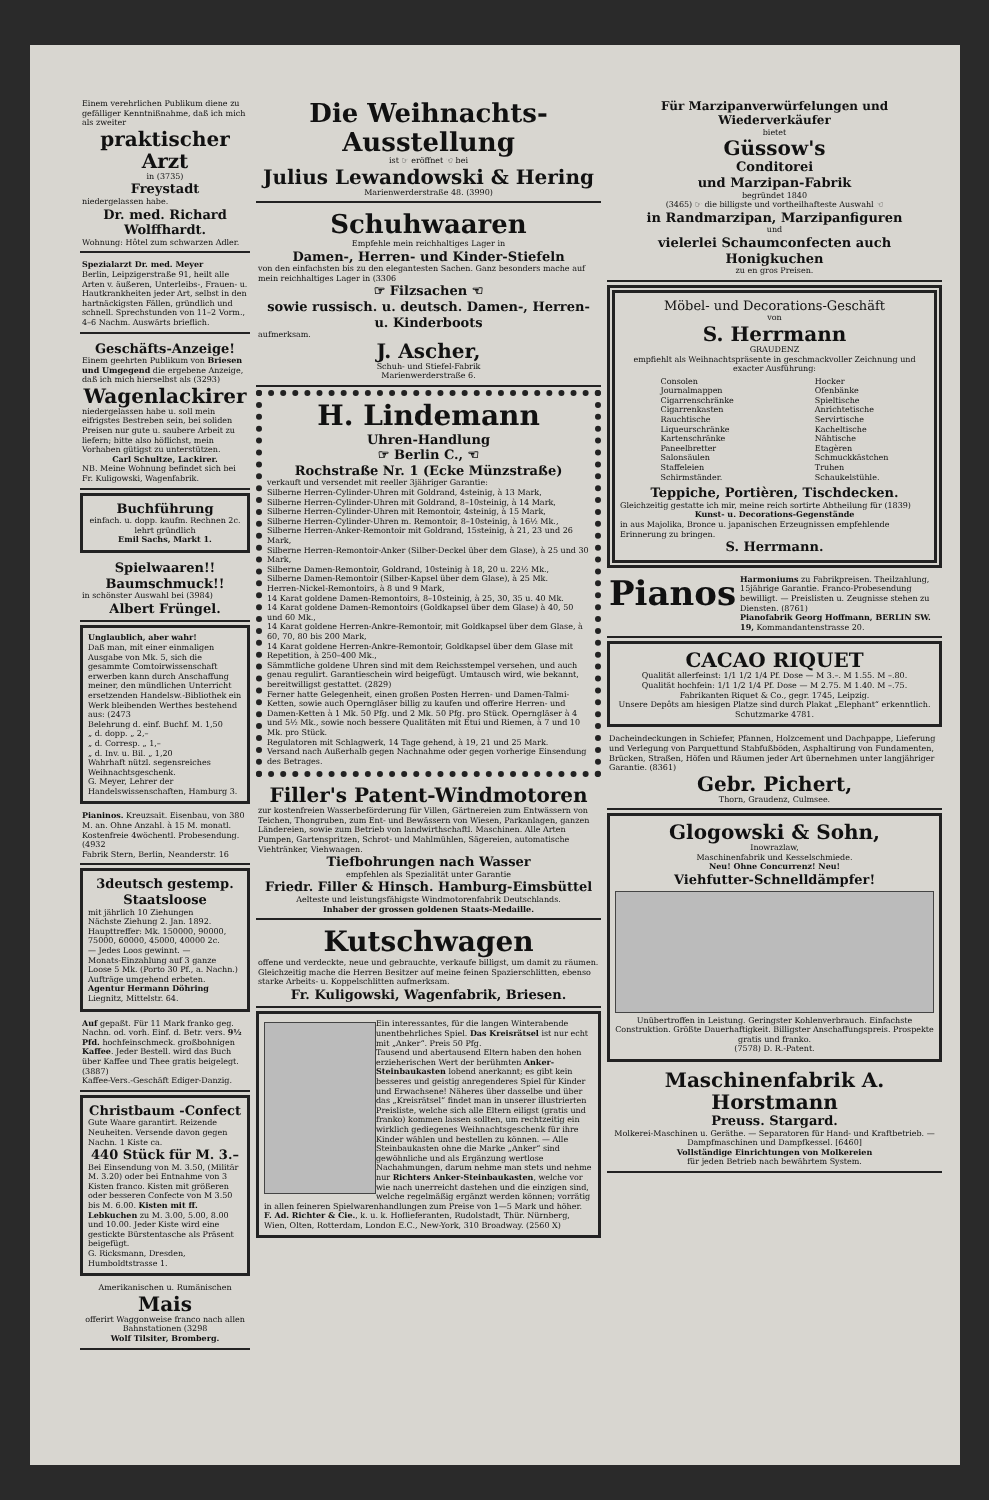Einem verehrlichen Publikum diene zu gefälliger Kenntnißnahme, daß ich mich als zweiter
praktischer Arzt
in (3735)
Freystadt
niedergelassen habe.
Dr. med. Richard Wolffhardt.
Wohnung: Hôtel zum schwarzen Adler.
Spezialarzt Dr. med. Meyer
Berlin, Leipzigerstraße 91, heilt alle Arten v. äußeren, Unterleibs-, Frauen- u. Hautkrankheiten jeder Art, selbst in den hartnäckigsten Fällen, gründlich und schnell. Sprechstunden von 11–2 Vorm., 4–6 Nachm. Auswärts brieflich.
Geschäfts-Anzeige!
Einem geehrten Publikum von Briesen und Umgegend die ergebene Anzeige, daß ich mich hierselbst als (3293)
Wagenlackirer
niedergelassen habe u. soll mein eifrigstes Bestreben sein, bei soliden Preisen nur gute u. saubere Arbeit zu liefern; bitte also höflichst, mein Vorhaben gütigst zu unterstützen.
Carl Schultze, Lackirer.
NB. Meine Wohnung befindet sich bei Fr. Kuligowski, Wagenfabrik.
Buchführung
einfach. u. dopp. kaufm. Rechnen 2c. lehrt gründlich
Emil Sachs, Markt 1.
Spielwaaren!! Baumschmuck!!
in schönster Auswahl bei (3984)
Albert Früngel.
Unglaublich, aber wahr!
Daß man, mit einer einmaligen Ausgabe von Mk. 5, sich die gesammte Comtoirwissenschaft erwerben kann durch Anschaffung meiner, den mündlichen Unterricht ersetzenden Handelsw.-Bibliothek ein Werk bleibenden Werthes bestehend aus: (2473
Belehrung d. einf. Buchf. M. 1,50
„ d. dopp. „ 2,–
„ d. Corresp. „ 1,–
„ d. Inv. u. Bil. „ 1,20
Wahrhaft nützl. segensreiches Weihnachtsgeschenk.
G. Meyer, Lehrer der Handelswissenschaften, Hamburg 3.
Pianinos. Kreuzsait. Eisenbau, von 380 M. an. Ohne Anzahl. à 15 M. monatl. Kostenfreie 4wöchentl. Probesendung. (4932
Fabrik Stern, Berlin, Neanderstr. 16
3deutsch gestemp. Staatsloose
mit jährlich 10 Ziehungen
Nächste Ziehung 2. Jan. 1892.
Haupttreffer: Mk. 150000, 90000, 75000, 60000, 45000, 40000 2c.
— Jedes Loos gewinnt. —
Monats-Einzahlung auf 3 ganze Loose 5 Mk. (Porto 30 Pf., a. Nachn.) Aufträge umgehend erbeten.
Agentur Hermann Döhring
Liegnitz, Mittelstr. 64.
Auf gepaßt. Für 11 Mark franko geg. Nachn. od. vorh. Einf. d. Betr. vers. 9½ Pfd. hochfeinschmeck. großbohnigen Kaffee. Jeder Bestell. wird das Buch über Kaffee und Thee gratis beigelegt. (3887)
Kaffee-Vers.-Geschäft Ediger-Danzig.
Christbaum -Confect
Gute Waare garantirt. Reizende Neuheiten. Versende davon gegen Nachn. 1 Kiste ca.
440 Stück für M. 3.–
Bei Einsendung von M. 3.50, (Militär M. 3.20) oder bei Entnahme von 3 Kisten franco. Kisten mit größeren oder besseren Confecte von M 3.50 bis M. 6.00. Kisten mit ff. Lebkuchen zu M. 3.00, 5.00, 8.00 und 10.00. Jeder Kiste wird eine gestickte Bürstentasche als Präsent beigefügt.
G. Ricksmann, Dresden, Humboldtstrasse 1.
Amerikanischen u. Rumänischen
Mais
offerirt Waggonweise franco nach allen Bahnstationen (3298
Wolf Tilsiter, Bromberg.
Die Weihnachts-Ausstellung
ist ☞ eröffnet ☜ bei
Julius Lewandowski & Hering
Marienwerderstraße 48. (3990)
Schuhwaaren
Empfehle mein reichhaltiges Lager in
Damen-, Herren- und Kinder-Stiefeln
von den einfachsten bis zu den elegantesten Sachen. Ganz besonders mache auf mein reichhaltiges Lager in (3306
☞ Filzsachen ☜
sowie russisch. u. deutsch. Damen-, Herren- u. Kinderboots
aufmerksam.
J. Ascher,
Schuh- und Stiefel-Fabrik
Marienwerderstraße 6.
H. Lindemann
Uhren-Handlung
☞ Berlin C., ☜
Rochstraße Nr. 1 (Ecke Münzstraße)
verkauft und versendet mit reeller 3jähriger Garantie:
Silberne Herren-Cylinder-Uhren mit Goldrand, 4steinig, à 13 Mark,
Silberne Herren-Cylinder-Uhren mit Goldrand, 8–10steinig, à 14 Mark,
Silberne Herren-Cylinder-Uhren mit Remontoir, 4steinig, à 15 Mark,
Silberne Herren-Cylinder-Uhren m. Remontoir, 8–10steinig, à 16½ Mk.,
Silberne Herren-Anker-Remontoir mit Goldrand, 15steinig, à 21, 23 und 26 Mark,
Silberne Herren-Remontoir-Anker (Silber-Deckel über dem Glase), à 25 und 30 Mark,
Silberne Damen-Remontoir, Goldrand, 10steinig à 18, 20 u. 22½ Mk.,
Silberne Damen-Remontoir (Silber-Kapsel über dem Glase), à 25 Mk.
Herren-Nickel-Remontoirs, à 8 und 9 Mark,
14 Karat goldene Damen-Remontoirs, 8–10steinig, à 25, 30, 35 u. 40 Mk.
14 Karat goldene Damen-Remontoirs (Goldkapsel über dem Glase) à 40, 50 und 60 Mk.,
14 Karat goldene Herren-Ankre-Remontoir, mit Goldkapsel über dem Glase, à 60, 70, 80 bis 200 Mark,
14 Karat goldene Herren-Ankre-Remontoir, Goldkapsel über dem Glase mit Repetition, à 250–400 Mk.,
Sämmtliche goldene Uhren sind mit dem Reichsstempel versehen, und auch genau regulirt. Garantieschein wird beigefügt. Umtausch wird, wie bekannt, bereitwilligst gestattet. (2829)
Ferner hatte Gelegenheit, einen großen Posten Herren- und Damen-Talmi-Ketten, sowie auch Operngläser billig zu kaufen und offerire Herren- und Damen-Ketten à 1 Mk. 50 Pfg. und 2 Mk. 50 Pfg. pro Stück. Operngläser à 4 und 5½ Mk., sowie noch bessere Qualitäten mit Etui und Riemen, à 7 und 10 Mk. pro Stück.
Regulatoren mit Schlagwerk, 14 Tage gehend, à 19, 21 und 25 Mark.
Versand nach Außerhalb gegen Nachnahme oder gegen vorherige Einsendung des Betrages.
Filler's Patent-Windmotoren
zur kostenfreien Wasserbeförderung für Villen, Gärtnereien zum Entwässern von Teichen, Thongruben, zum Ent- und Bewässern von Wiesen, Parkanlagen, ganzen Ländereien, sowie zum Betrieb von landwirthschaftl. Maschinen. Alle Arten Pumpen, Gartenspritzen, Schrot- und Mahlmühlen, Sägereien, automatische Viehtränker, Viehwaagen.
Tiefbohrungen nach Wasser
empfehlen als Spezialität unter Garantie
Friedr. Filler & Hinsch. Hamburg-Eimsbüttel
Aelteste und leistungsfähigste Windmotorenfabrik Deutschlands.
Inhaber der grossen goldenen Staats-Medaille.
Kutschwagen
offene und verdeckte, neue und gebrauchte, verkaufe billigst, um damit zu räumen. Gleichzeitig mache die Herren Besitzer auf meine feinen Spazierschlitten, ebenso starke Arbeits- u. Koppelschlitten aufmerksam.
Fr. Kuligowski, Wagenfabrik, Briesen.
Ein interessantes, für die langen Winterabende unentbehrliches Spiel. Das Kreisrätsel ist nur echt mit „Anker“. Preis 50 Pfg.
Tausend und abertausend Eltern haben den hohen erzieherischen Wert der berühmten Anker-Steinbaukasten lobend anerkannt; es gibt kein besseres und geistig anregenderes Spiel für Kinder und Erwachsene! Näheres über dasselbe und über das „Kreisrätsel“ findet man in unserer illustrierten Preisliste, welche sich alle Eltern eiligst (gratis und franko) kommen lassen sollten, um rechtzeitig ein wirklich gediegenes Weihnachtsgeschenk für ihre Kinder wählen und bestellen zu können. — Alle Steinbaukasten ohne die Marke „Anker“ sind gewöhnliche und als Ergänzung wertlose Nachahmungen, darum nehme man stets und nehme nur Richters Anker-Steinbaukasten, welche vor wie nach unerreicht dastehen und die einzigen sind, welche regelmäßig ergänzt werden können; vorrätig in allen feineren Spielwarenhandlungen zum Preise von 1—5 Mark und höher.
F. Ad. Richter & Cie., k. u. k. Hoflieferanten, Rudolstadt, Thür. Nürnberg, Wien, Olten, Rotterdam, London E.C., New-York, 310 Broadway. (2560 X)
Für Marzipanverwürfelungen und Wiederverkäufer
bietet
Güssow's
Conditorei
und Marzipan-Fabrik
begründet 1840
(3465) ☞ die billigste und vortheilhafteste Auswahl ☜
in Randmarzipan, Marzipanfiguren
und
vielerlei Schaumconfecten auch Honigkuchen
zu en gros Preisen.
Möbel- und Decorations-Geschäft
von
S. Herrmann
GRAUDENZ
empfiehlt als Weihnachtspräsente in geschmackvoller Zeichnung und exacter Ausführung:
Consolen
Journalmappen
Cigarrenschränke
Cigarrenkasten
Rauchtische
Liqueurschränke
Kartenschränke
Paneelbretter
Salonsäulen
Staffeleien
Schirmständer.
Hocker
Ofenbänke
Spieltische
Anrichtetische
Servirtische
Kacheltische
Nähtische
Etagèren
Schmuckkästchen
Truhen
Schaukelstühle.
Teppiche, Portièren, Tischdecken.
Gleichzeitig gestatte ich mir, meine reich sortirte Abtheilung für (1839)
Kunst- u. Decorations-Gegenstände
in aus Majolika, Bronce u. japanischen Erzeugnissen empfehlende Erinnerung zu bringen.
S. Herrmann.
Pianos
Harmoniums zu Fabrikpreisen. Theilzahlung, 15jährige Garantie. Franco-Probesendung bewilligt. — Preislisten u. Zeugnisse stehen zu Diensten. (8761)
Pianofabrik Georg Hoffmann, BERLIN SW. 19, Kommandantenstrasse 20.
CACAO RIQUET
Qualität allerfeinst: 1/1 1/2 1/4 Pf. Dose — M 3.–. M 1.55. M –.80.
Qualität hochfein: 1/1 1/2 1/4 Pf. Dose — M 2.75. M 1.40. M –.75.
Fabrikanten Riquet & Co., gegr. 1745, Leipzig.
Unsere Depôts am hiesigen Platze sind durch Plakat „Elephant“ erkenntlich.
Schutzmarke 4781.
Dacheindeckungen in Schiefer, Pfannen, Holzcement und Dachpappe, Lieferung und Verlegung von Parquettund Stabfußböden, Asphaltirung von Fundamenten, Brücken, Straßen, Höfen und Räumen jeder Art übernehmen unter langjähriger Garantie. (8361)
Gebr. Pichert,
Thorn, Graudenz, Culmsee.
Glogowski & Sohn,
Inowrazlaw,
Maschinenfabrik und Kesselschmiede.
Neu! Ohne Concurrenz! Neu!
Viehfutter-Schnelldämpfer!
Unübertroffen in Leistung. Geringster Kohlenverbrauch. Einfachste Construktion. Größte Dauerhaftigkeit. Billigster Anschaffungspreis. Prospekte gratis und franko.
(7578) D. R.-Patent.
Maschinenfabrik A. Horstmann
Preuss. Stargard.
Molkerei-Maschinen u. Geräthe. — Separatoren für Hand- und Kraftbetrieb. — Dampfmaschinen und Dampfkessel. [6460]
Vollständige Einrichtungen von Molkereien
für jeden Betrieb nach bewährtem System.